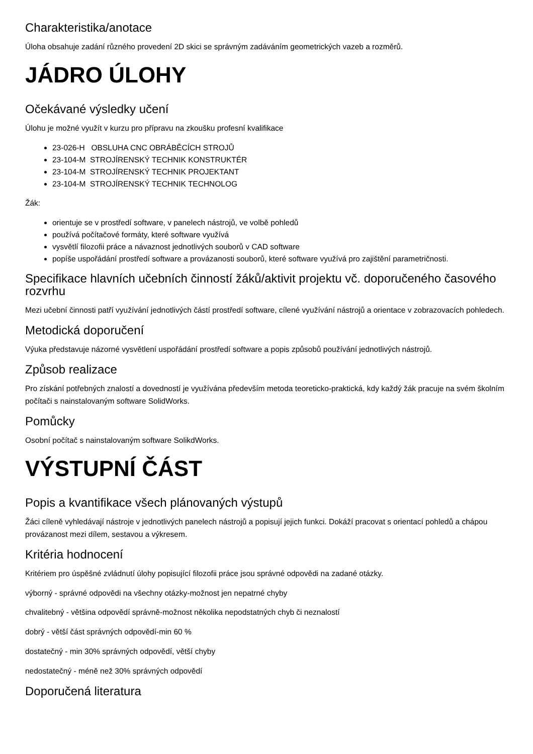Charakteristika/anotace
Úloha obsahuje zadání různého provedení 2D skici se správným zadáváním geometrických vazeb a rozměrů.
JÁDRO ÚLOHY
Očekávané výsledky učení
Úlohu je možné využít v kurzu pro přípravu na zkoušku profesní kvalifikace
23-026-H OBSLUHA CNC OBRÁBĚCÍCH STROJŮ
23-104-M STROJÍRENSKÝ TECHNIK KONSTRUKTÉR
23-104-M STROJÍRENSKÝ TECHNIK PROJEKTANT
23-104-M STROJÍRENSKÝ TECHNIK TECHNOLOG
Žák:
orientuje se v prostředí software, v panelech nástrojů, ve volbě pohledů
používá počítačové formáty, které software využívá
vysvětlí filozofii práce a návaznost jednotlivých souborů v CAD software
popíše uspořádání prostředí software a provázanosti souborů, které software využívá pro zajištění parametričnosti.
Specifikace hlavních učebních činností žáků/aktivit projektu vč. doporučeného časového rozvrhu
Mezi učební činnosti patří využívání jednotlivých částí prostředí software, cílené využívání nástrojů a orientace v zobrazovacích pohledech.
Metodická doporučení
Výuka představuje názorné vysvětlení uspořádání prostředí software a popis způsobů používání jednotlivých nástrojů.
Způsob realizace
Pro získání potřebných znalostí a dovedností je využívána především metoda teoreticko-praktická, kdy každý žák pracuje na svém školním počítači s nainstalovaným software SolidWorks.
Pomůcky
Osobní počítač s nainstalovaným software SolikdWorks.
VÝSTUPNÍ ČÁST
Popis a kvantifikace všech plánovaných výstupů
Žáci cíleně vyhledávají nástroje v jednotlivých panelech nástrojů a popisují jejich funkci. Dokáží pracovat s orientací pohledů a chápou provázanost mezi dílem, sestavou a výkresem.
Kritéria hodnocení
Kritériem pro úspěšné zvládnutí úlohy popisující filozofii práce jsou správné odpovědi na zadané otázky.
výborný - správné odpovědi na všechny otázky-možnost jen nepatrné chyby
chvalitebný - většina odpovědí správně-možnost několika nepodstatných chyb či neznalostí
dobrý - větší část správných odpovědí-min 60 %
dostatečný - min 30% správných odpovědí, větší chyby
nedostatečný - méně než 30% správných odpovědí
Doporučená literatura